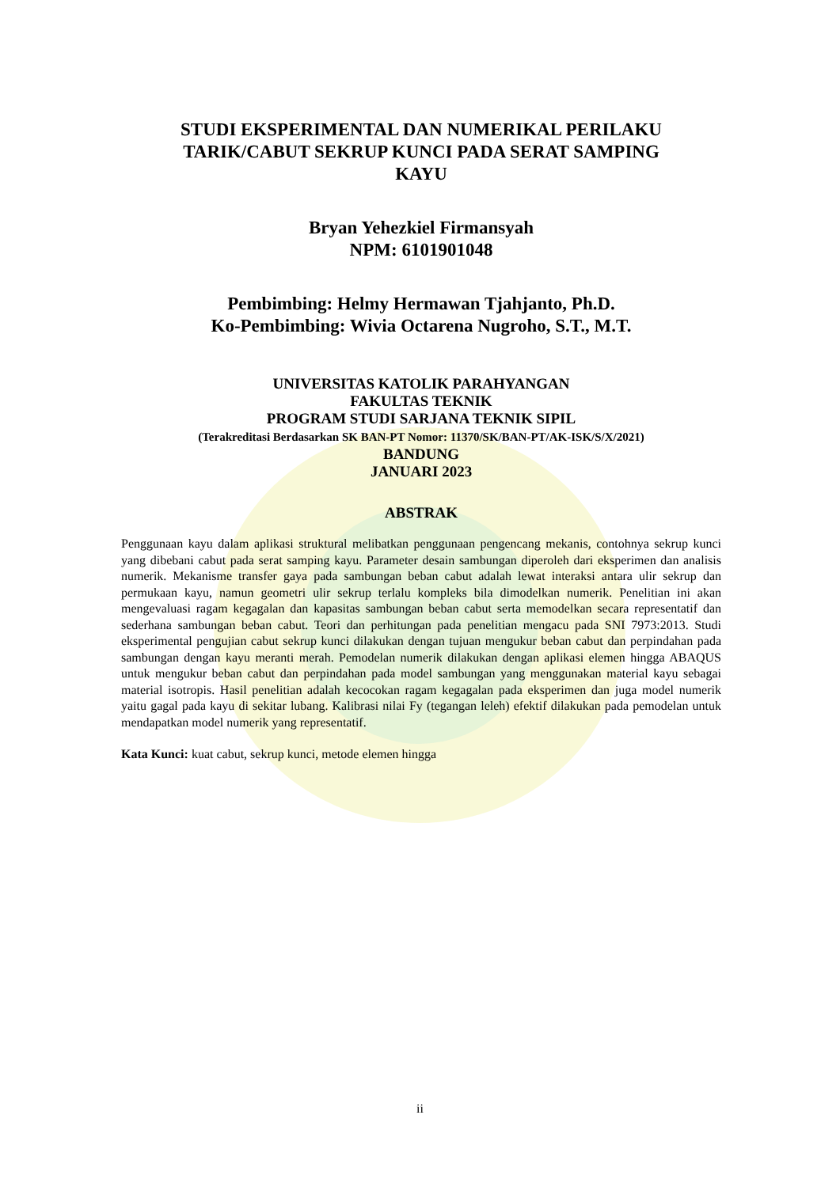STUDI EKSPERIMENTAL DAN NUMERIKAL PERILAKU
TARIK/CABUT SEKRUP KUNCI PADA SERAT SAMPING
KAYU
Bryan Yehezkiel Firmansyah
NPM: 6101901048
Pembimbing: Helmy Hermawan Tjahjanto, Ph.D.
Ko-Pembimbing: Wivia Octarena Nugroho, S.T., M.T.
UNIVERSITAS KATOLIK PARAHYANGAN
FAKULTAS TEKNIK
PROGRAM STUDI SARJANA TEKNIK SIPIL
(Terakreditasi Berdasarkan SK BAN-PT Nomor: 11370/SK/BAN-PT/AK-ISK/S/X/2021)
BANDUNG
JANUARI 2023
ABSTRAK
Penggunaan kayu dalam aplikasi struktural melibatkan penggunaan pengencang mekanis, contohnya sekrup kunci yang dibebani cabut pada serat samping kayu. Parameter desain sambungan diperoleh dari eksperimen dan analisis numerik. Mekanisme transfer gaya pada sambungan beban cabut adalah lewat interaksi antara ulir sekrup dan permukaan kayu, namun geometri ulir sekrup terlalu kompleks bila dimodelkan numerik. Penelitian ini akan mengevaluasi ragam kegagalan dan kapasitas sambungan beban cabut serta memodelkan secara representatif dan sederhana sambungan beban cabut. Teori dan perhitungan pada penelitian mengacu pada SNI 7973:2013. Studi eksperimental pengujian cabut sekrup kunci dilakukan dengan tujuan mengukur beban cabut dan perpindahan pada sambungan dengan kayu meranti merah. Pemodelan numerik dilakukan dengan aplikasi elemen hingga ABAQUS untuk mengukur beban cabut dan perpindahan pada model sambungan yang menggunakan material kayu sebagai material isotropis. Hasil penelitian adalah kecocokan ragam kegagalan pada eksperimen dan juga model numerik yaitu gagal pada kayu di sekitar lubang. Kalibrasi nilai Fy (tegangan leleh) efektif dilakukan pada pemodelan untuk mendapatkan model numerik yang representatif.
Kata Kunci: kuat cabut, sekrup kunci, metode elemen hingga
ii